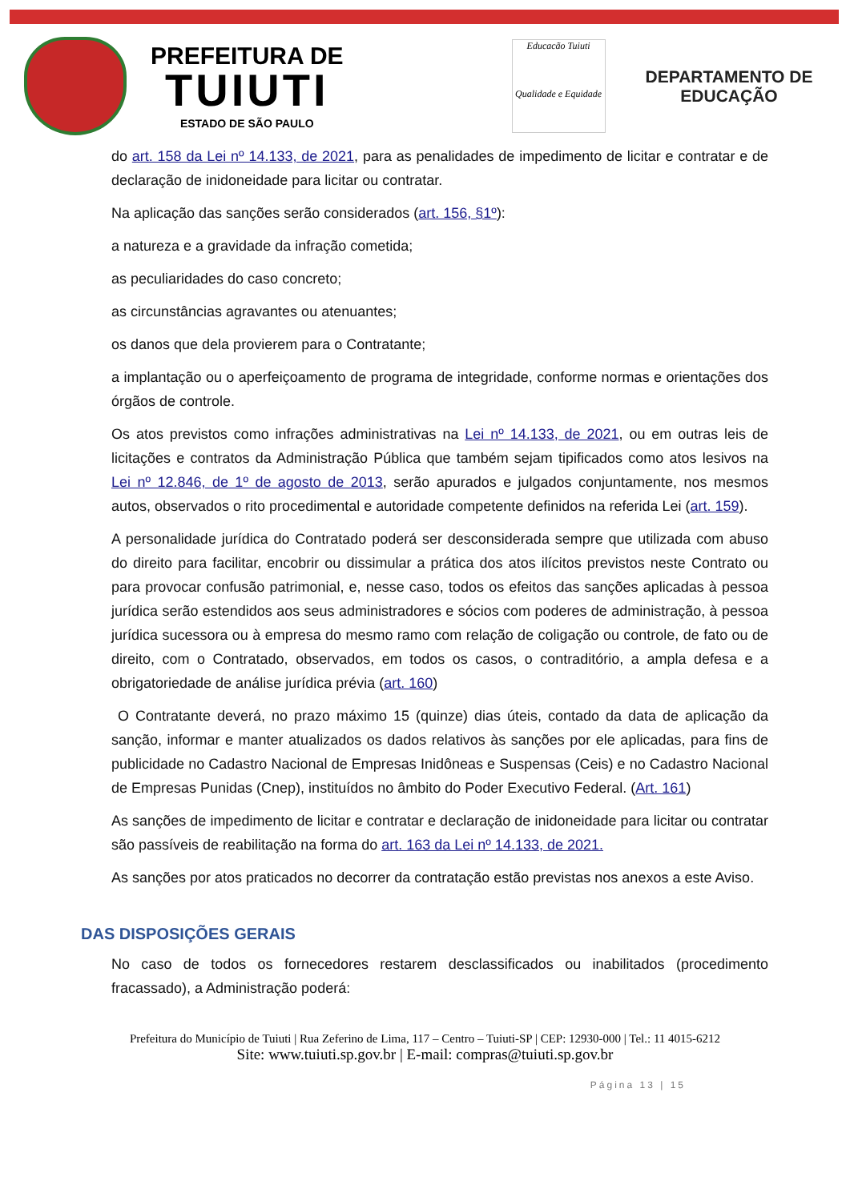PREFEITURA DE
TUIUTI
ESTADO DE SÃO PAULO
Educacão Tuiuti
Qualidade e Equidade
DEPARTAMENTO DE
EDUCAÇÃO
do art. 158 da Lei nº 14.133, de 2021, para as penalidades de impedimento de licitar e contratar e de declaração de inidoneidade para licitar ou contratar.
Na aplicação das sanções serão considerados (art. 156, §1º):
a natureza e a gravidade da infração cometida;
as peculiaridades do caso concreto;
as circunstâncias agravantes ou atenuantes;
os danos que dela provierem para o Contratante;
a implantação ou o aperfeiçoamento de programa de integridade, conforme normas e orientações dos órgãos de controle.
Os atos previstos como infrações administrativas na Lei nº 14.133, de 2021, ou em outras leis de licitações e contratos da Administração Pública que também sejam tipificados como atos lesivos na Lei nº 12.846, de 1º de agosto de 2013, serão apurados e julgados conjuntamente, nos mesmos autos, observados o rito procedimental e autoridade competente definidos na referida Lei (art. 159).
A personalidade jurídica do Contratado poderá ser desconsiderada sempre que utilizada com abuso do direito para facilitar, encobrir ou dissimular a prática dos atos ilícitos previstos neste Contrato ou para provocar confusão patrimonial, e, nesse caso, todos os efeitos das sanções aplicadas à pessoa jurídica serão estendidos aos seus administradores e sócios com poderes de administração, à pessoa jurídica sucessora ou à empresa do mesmo ramo com relação de coligação ou controle, de fato ou de direito, com o Contratado, observados, em todos os casos, o contraditório, a ampla defesa e a obrigatoriedade de análise jurídica prévia (art. 160)
O Contratante deverá, no prazo máximo 15 (quinze) dias úteis, contado da data de aplicação da sanção, informar e manter atualizados os dados relativos às sanções por ele aplicadas, para fins de publicidade no Cadastro Nacional de Empresas Inidôneas e Suspensas (Ceis) e no Cadastro Nacional de Empresas Punidas (Cnep), instituídos no âmbito do Poder Executivo Federal. (Art. 161)
As sanções de impedimento de licitar e contratar e declaração de inidoneidade para licitar ou contratar são passíveis de reabilitação na forma do art. 163 da Lei nº 14.133, de 2021.
As sanções por atos praticados no decorrer da contratação estão previstas nos anexos a este Aviso.
DAS DISPOSIÇÕES GERAIS
No caso de todos os fornecedores restarem desclassificados ou inabilitados (procedimento fracassado), a Administração poderá:
Prefeitura do Município de Tuiuti | Rua Zeferino de Lima, 117 – Centro – Tuiuti-SP | CEP: 12930-000 | Tel.: 11 4015-6212
Site: www.tuiuti.sp.gov.br | E-mail: compras@tuiuti.sp.gov.br
Página 13 | 15